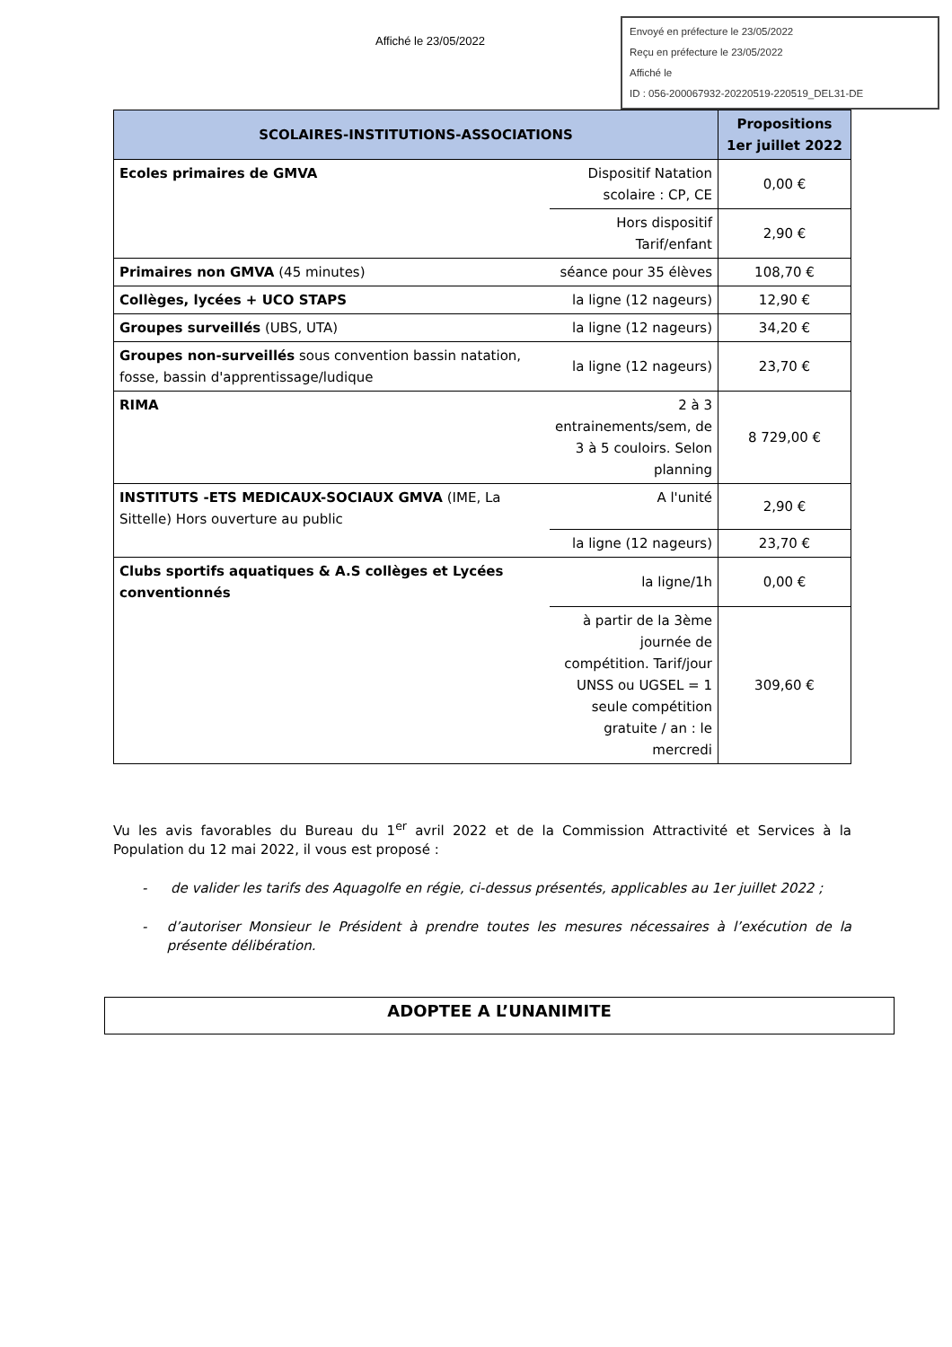Affiché le 23/05/2022
Envoyé en préfecture le 23/05/2022
Reçu en préfecture le 23/05/2022
Affiché le
ID : 056-200067932-20220519-220519_DEL31-DE
| SCOLAIRES-INSTITUTIONS-ASSOCIATIONS | | Propositions 1er juillet 2022 |
| --- | --- | --- |
| Ecoles primaires de GMVA | Dispositif Natation scolaire : CP, CE | 0,00 € |
| | Hors dispositif Tarif/enfant | 2,90 € |
| Primaires non GMVA (45 minutes) | séance pour 35 élèves | 108,70 € |
| Collèges, lycées + UCO STAPS | la ligne (12 nageurs) | 12,90 € |
| Groupes surveillés (UBS, UTA) | la ligne (12 nageurs) | 34,20 € |
| Groupes non-surveillés sous convention bassin natation, fosse, bassin d'apprentissage/ludique | la ligne (12 nageurs) | 23,70 € |
| RIMA | 2 à 3 entrainements/sem, de 3 à 5 couloirs. Selon planning | 8 729,00 € |
| INSTITUTS -ETS MEDICAUX-SOCIAUX GMVA (IME, La Sittelle) Hors ouverture au public | A l'unité | 2,90 € |
| | la ligne (12 nageurs) | 23,70 € |
| Clubs sportifs aquatiques & A.S collèges et Lycées conventionnés | la ligne/1h | 0,00 € |
| | à partir de la 3ème journée de compétition. Tarif/jour UNSS ou UGSEL = 1 seule compétition gratuite / an : le mercredi | 309,60 € |
Vu les avis favorables du Bureau du 1<sup>er</sup> avril 2022 et de la Commission Attractivité et Services à la Population du 12 mai 2022, il vous est proposé :
- de valider les tarifs des Aquagolfe en régie, ci-dessus présentés, applicables au 1er juillet 2022 ;
- d’autoriser Monsieur le Président à prendre toutes les mesures nécessaires à l’exécution de la présente délibération.
ADOPTEE A L’UNANIMITE